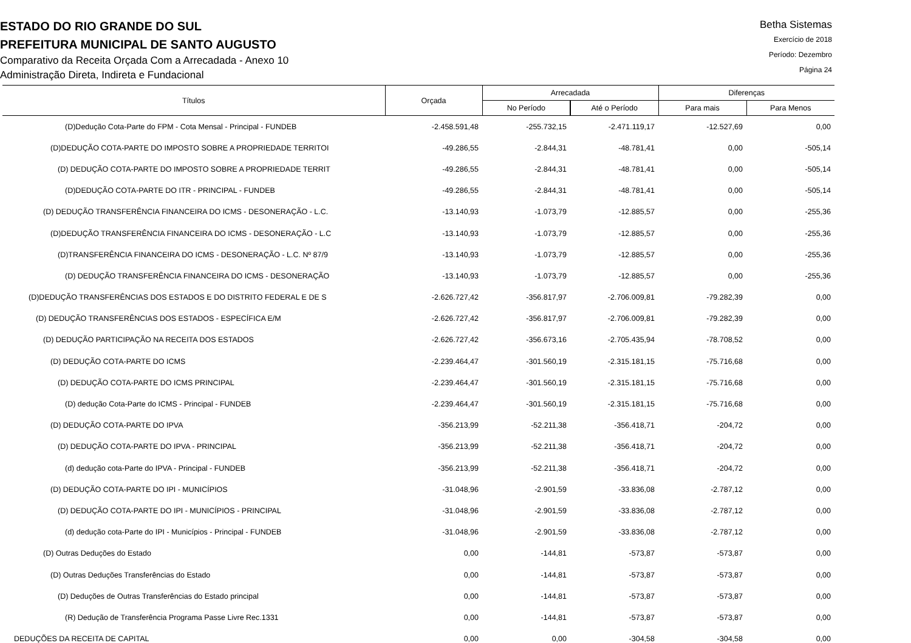ESTADO DO RIO GRANDE DO SUL
PREFEITURA MUNICIPAL DE SANTO AUGUSTO
Comparativo da Receita Orçada Com a Arrecadada - Anexo 10
Administração Direta, Indireta e Fundacional
Betha Sistemas
Exercício de 2018
Período: Dezembro
Página 24
| Títulos | Orçada | Arrecadada | | Diferenças | |
| --- | --- | --- | --- | --- | --- |
| | | No Período | Até o Período | Para mais | Para Menos |
| (D)Dedução Cota-Parte do FPM - Cota Mensal - Principal - FUNDEB | -2.458.591,48 | -255.732,15 | -2.471.119,17 | -12.527,69 | 0,00 |
| (D)DEDUÇÃO COTA-PARTE DO IMPOSTO SOBRE A PROPRIEDADE TERRITOI | -49.286,55 | -2.844,31 | -48.781,41 | 0,00 | -505,14 |
| (D) DEDUÇÃO COTA-PARTE DO IMPOSTO SOBRE A PROPRIEDADE TERRIT | -49.286,55 | -2.844,31 | -48.781,41 | 0,00 | -505,14 |
| (D)DEDUÇÃO COTA-PARTE DO ITR - PRINCIPAL - FUNDEB | -49.286,55 | -2.844,31 | -48.781,41 | 0,00 | -505,14 |
| (D) DEDUÇÃO TRANSFERÊNCIA FINANCEIRA DO ICMS - DESONERAÇÃO - L.C. | -13.140,93 | -1.073,79 | -12.885,57 | 0,00 | -255,36 |
| (D)DEDUÇÃO TRANSFERÊNCIA FINANCEIRA DO ICMS - DESONERAÇÃO - L.C | -13.140,93 | -1.073,79 | -12.885,57 | 0,00 | -255,36 |
| (D)TRANSFERÊNCIA FINANCEIRA DO ICMS - DESONERAÇÃO - L.C. Nº 87/9 | -13.140,93 | -1.073,79 | -12.885,57 | 0,00 | -255,36 |
| (D) DEDUÇÃO TRANSFERÊNCIA FINANCEIRA DO ICMS - DESONERAÇÃO | -13.140,93 | -1.073,79 | -12.885,57 | 0,00 | -255,36 |
| (D)DEDUÇÃO TRANSFERÊNCIAS DOS ESTADOS E DO DISTRITO FEDERAL E DE S | -2.626.727,42 | -356.817,97 | -2.706.009,81 | -79.282,39 | 0,00 |
| (D) DEDUÇÃO TRANSFERÊNCIAS DOS ESTADOS - ESPECÍFICA E/M | -2.626.727,42 | -356.817,97 | -2.706.009,81 | -79.282,39 | 0,00 |
| (D) DEDUÇÃO PARTICIPAÇÃO NA RECEITA DOS ESTADOS | -2.626.727,42 | -356.673,16 | -2.705.435,94 | -78.708,52 | 0,00 |
| (D) DEDUÇÃO COTA-PARTE DO ICMS | -2.239.464,47 | -301.560,19 | -2.315.181,15 | -75.716,68 | 0,00 |
| (D) DEDUÇÃO COTA-PARTE DO ICMS PRINCIPAL | -2.239.464,47 | -301.560,19 | -2.315.181,15 | -75.716,68 | 0,00 |
| (D) dedução Cota-Parte do ICMS - Principal - FUNDEB | -2.239.464,47 | -301.560,19 | -2.315.181,15 | -75.716,68 | 0,00 |
| (D) DEDUÇÃO COTA-PARTE DO IPVA | -356.213,99 | -52.211,38 | -356.418,71 | -204,72 | 0,00 |
| (D) DEDUÇÃO COTA-PARTE DO IPVA - PRINCIPAL | -356.213,99 | -52.211,38 | -356.418,71 | -204,72 | 0,00 |
| (d) dedução cota-Parte do IPVA - Principal - FUNDEB | -356.213,99 | -52.211,38 | -356.418,71 | -204,72 | 0,00 |
| (D) DEDUÇÃO COTA-PARTE DO IPI - MUNICÍPIOS | -31.048,96 | -2.901,59 | -33.836,08 | -2.787,12 | 0,00 |
| (D) DEDUÇÃO COTA-PARTE DO IPI - MUNICÍPIOS - PRINCIPAL | -31.048,96 | -2.901,59 | -33.836,08 | -2.787,12 | 0,00 |
| (d) dedução cota-Parte do IPI - Municípios - Principal - FUNDEB | -31.048,96 | -2.901,59 | -33.836,08 | -2.787,12 | 0,00 |
| (D) Outras Deduções do Estado | 0,00 | -144,81 | -573,87 | -573,87 | 0,00 |
| (D) Outras Deduções Transferências do Estado | 0,00 | -144,81 | -573,87 | -573,87 | 0,00 |
| (D) Deduções de Outras Transferências do Estado principal | 0,00 | -144,81 | -573,87 | -573,87 | 0,00 |
| (R) Dedução de Transferência Programa Passe Livre Rec.1331 | 0,00 | -144,81 | -573,87 | -573,87 | 0,00 |
| DEDUÇÕES DA RECEITA DE CAPITAL | 0,00 | 0,00 | -304,58 | -304,58 | 0,00 |